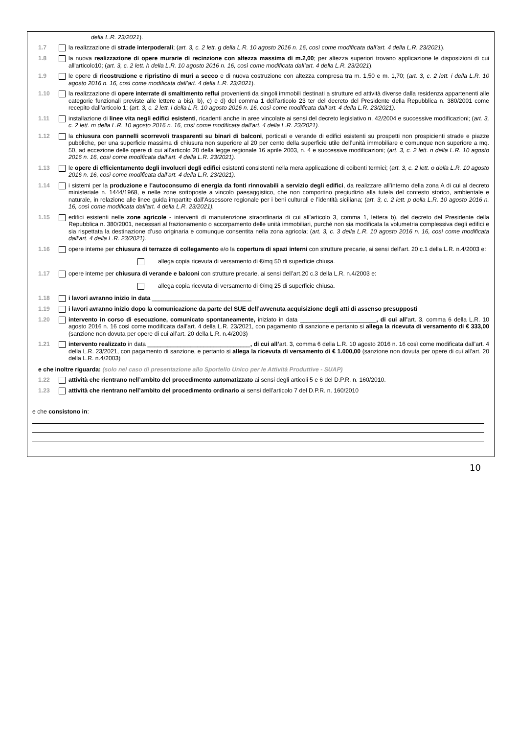della L.R. 23/2021).
1.7 la realizzazione di strade interpoderali; (art. 3, c. 2 lett. g della L.R. 10 agosto 2016 n. 16, così come modificata dall’art. 4 della L.R. 23/2021).
1.8 la nuova realizzazione di opere murarie di recinzione con altezza massima di m.2,00; per altezza superiori trovano applicazione le disposizioni di cui all'articolo10; (art. 3, c. 2 lett. h della L.R. 10 agosto 2016 n. 16, così come modificata dall’art. 4 della L.R. 23/2021).
1.9 le opere di ricostruzione e ripristino di muri a secco e di nuova costruzione con altezza compresa tra m. 1,50 e m. 1,70; (art. 3, c. 2 lett. i della L.R. 10 agosto 2016 n. 16, così come modificata dall’art. 4 della L.R. 23/2021).
1.10 la realizzazione di opere interrate di smaltimento reflui provenienti da singoli immobili destinati a strutture ed attività diverse dalla residenza appartenenti alle categorie funzionali previste alle lettere a bis), b), c) e d) del comma 1 dell’articolo 23 ter del decreto del Presidente della Repubblica n. 380/2001 come recepito dall’articolo 1; (art. 3, c. 2 lett. l della L.R. 10 agosto 2016 n. 16, così come modificata dall’art. 4 della L.R. 23/2021).
1.11 installazione di linee vita negli edifici esistenti, ricadenti anche in aree vincolate ai sensi del decreto legislativo n. 42/2004 e successive modificazioni; (art. 3, c. 2 lett. m della L.R. 10 agosto 2016 n. 16, così come modificata dall’art. 4 della L.R. 23/2021).
1.12 la chiusura con pannelli scorrevoli trasparenti su binari di balconi, porticati e verande di edifici esistenti su prospetti non prospicienti strade e piazze pubbliche, per una superficie massima di chiusura non superiore al 20 per cento della superficie utile dell’unità immobiliare e comunque non superiore a mq. 50, ad eccezione delle opere di cui all’articolo 20 della legge regionale 16 aprile 2003, n. 4 e successive modificazioni; (art. 3, c. 2 lett. n della L.R. 10 agosto 2016 n. 16, così come modificata dall’art. 4 della L.R. 23/2021).
1.13 le opere di efficientamento degli involucri degli edifici esistenti consistenti nella mera applicazione di coibenti termici; (art. 3, c. 2 lett. o della L.R. 10 agosto 2016 n. 16, così come modificata dall’art. 4 della L.R. 23/2021).
1.14 i sistemi per la produzione e l’autoconsumo di energia da fonti rinnovabili a servizio degli edifici, da realizzare all’interno della zona A di cui al decreto ministeriale n. 1444/1968, e nelle zone sottoposte a vincolo paesaggistico, che non comportino pregiudizio alla tutela del contesto storico, ambientale e naturale, in relazione alle linee guida impartite dall’Assessore regionale per i beni culturali e l’identità siciliana; (art. 3, c. 2 lett. p della L.R. 10 agosto 2016 n. 16, così come modificata dall’art. 4 della L.R. 23/2021).
1.15 edifici esistenti nelle zone agricole - interventi di manutenzione straordinaria di cui all’articolo 3, comma 1, lettera b), del decreto del Presidente della Repubblica n. 380/2001, necessari al frazionamento o accorpamento delle unità immobiliari, purché non sia modificata la volumetria complessiva degli edifici e sia rispettata la destinazione d’uso originaria e comunque consentita nella zona agricola; (art. 3, c. 3 della L.R. 10 agosto 2016 n. 16, così come modificata dall’art. 4 della L.R. 23/2021).
1.16 opere interne per chiusura di terrazze di collegamento e/o la copertura di spazi interni con strutture precarie, ai sensi dell’art. 20 c.1 della L.R. n.4/2003 e:
allega copia ricevuta di versamento di €/mq 50 di superficie chiusa.
1.17 opere interne per chiusura di verande e balconi con strutture precarie, ai sensi dell’art.20 c.3 della L.R. n.4/2003 e:
allega copia ricevuta di versamento di €/mq 25 di superficie chiusa.
1.18 i lavori avranno inizio in data ______________________________
1.19 i lavori avranno inizio dopo la comunicazione da parte del SUE dell’avvenuta acquisizione degli atti di assenso presupposti
1.20 intervento in corso di esecuzione, comunicato spontaneamente, iniziato in data _______________________, di cui all’art. 3, comma 6 della L.R. 10 agosto 2016 n. 16 così come modificata dall’art. 4 della L.R. 23/2021, con pagamento di sanzione e pertanto si allega la ricevuta di versamento di € 333,00 (sanzione non dovuta per opere di cui all’art. 20 della L.R. n.4/2003)
1.21 intervento realizzato in data _______________________________, di cui all’art. 3, comma 6 della L.R. 10 agosto 2016 n. 16 così come modificata dall’art. 4 della L.R. 23/2021, con pagamento di sanzione, e pertanto si allega la ricevuta di versamento di € 1.000,00 (sanzione non dovuta per opere di cui all’art. 20 della L.R. n.4/2003)
e che inoltre riguarda: (solo nel caso di presentazione allo Sportello Unico per le Attività Produttive - SUAP)
1.22 attività che rientrano nell’ambito del procedimento automatizzato ai sensi degli articoli 5 e 6 del D.P.R. n. 160/2010.
1.23 attività che rientrano nell’ambito del procedimento ordinario ai sensi dell’articolo 7 del D.P.R. n. 160/2010
e che consistono in:
10